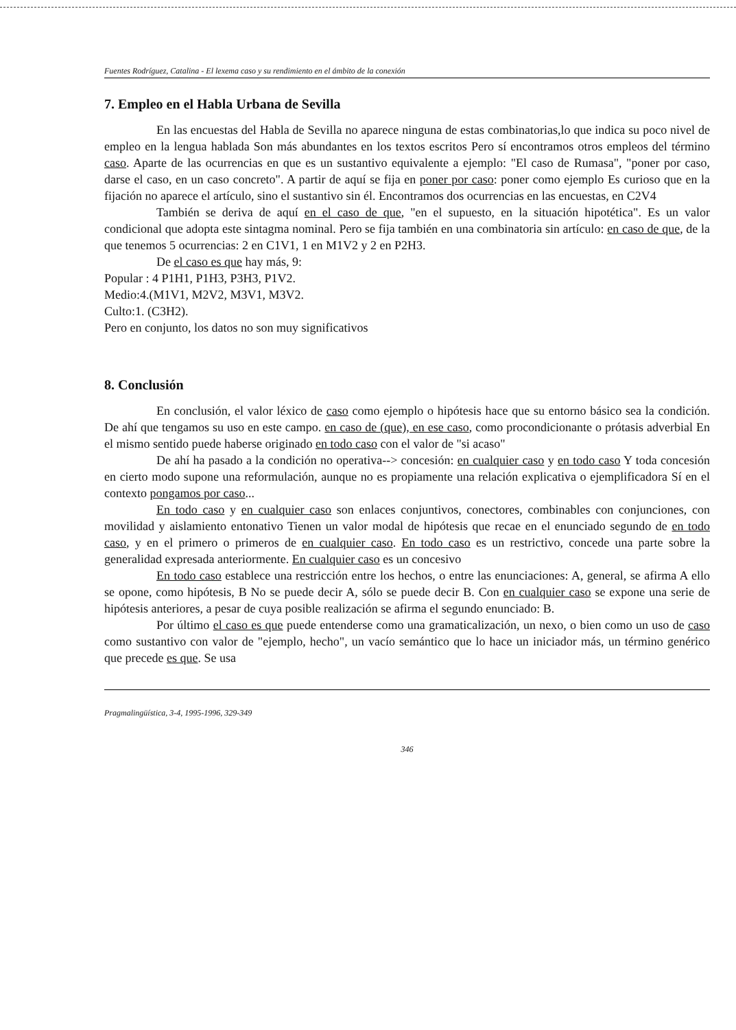Fuentes Rodríguez, Catalina - El lexema caso y su rendimiento en el ámbito de la conexión
7. Empleo en el Habla Urbana de Sevilla
En las encuestas del Habla de Sevilla no aparece ninguna de estas combinatorias,lo que indica su poco nivel de empleo en la lengua hablada Son más abundantes en los textos escritos Pero sí encontramos otros empleos del término caso. Aparte de las ocurrencias en que es un sustantivo equivalente a ejemplo: "El caso de Rumasa", "poner por caso, darse el caso, en un caso concreto". A partir de aquí se fija en poner por caso: poner como ejemplo Es curioso que en la fijación no aparece el artículo, sino el sustantivo sin él. Encontramos dos ocurrencias en las encuestas, en C2V4
También se deriva de aquí en el caso de que, "en el supuesto, en la situación hipotética". Es un valor condicional que adopta este sintagma nominal. Pero se fija también en una combinatoria sin artículo: en caso de que, de la que tenemos 5 ocurrencias: 2 en C1V1, 1 en M1V2 y 2 en P2H3.
De el caso es que hay más, 9:
Popular : 4 P1H1, P1H3, P3H3, P1V2.
Medio:4.(M1V1, M2V2, M3V1, M3V2.
Culto:1. (C3H2).
Pero en conjunto, los datos no son muy significativos
8. Conclusión
En conclusión, el valor léxico de caso como ejemplo o hipótesis hace que su entorno básico sea la condición. De ahí que tengamos su uso en este campo. en caso de (que), en ese caso, como procondicionante o prótasis adverbial En el mismo sentido puede haberse originado en todo caso con el valor de "si acaso"
De ahí ha pasado a la condición no operativa--> concesión: en cualquier caso y en todo caso Y toda concesión en cierto modo supone una reformulación, aunque no es propiamente una relación explicativa o ejemplificadora Sí en el contexto pongamos por caso...
En todo caso y en cualquier caso son enlaces conjuntivos, conectores, combinables con conjunciones, con movilidad y aislamiento entonativo Tienen un valor modal de hipótesis que recae en el enunciado segundo de en todo caso, y en el primero o primeros de en cualquier caso. En todo caso es un restrictivo, concede una parte sobre la generalidad expresada anteriormente. En cualquier caso es un concesivo
En todo caso establece una restricción entre los hechos, o entre las enunciaciones: A, general, se afirma A ello se opone, como hipótesis, B No se puede decir A, sólo se puede decir B. Con en cualquier caso se expone una serie de hipótesis anteriores, a pesar de cuya posible realización se afirma el segundo enunciado: B.
Por último el caso es que puede entenderse como una gramaticalización, un nexo, o bien como un uso de caso como sustantivo con valor de "ejemplo, hecho", un vacío semántico que lo hace un iniciador más, un término genérico que precede es que. Se usa
Pragmalingüística, 3-4, 1995-1996, 329-349
346